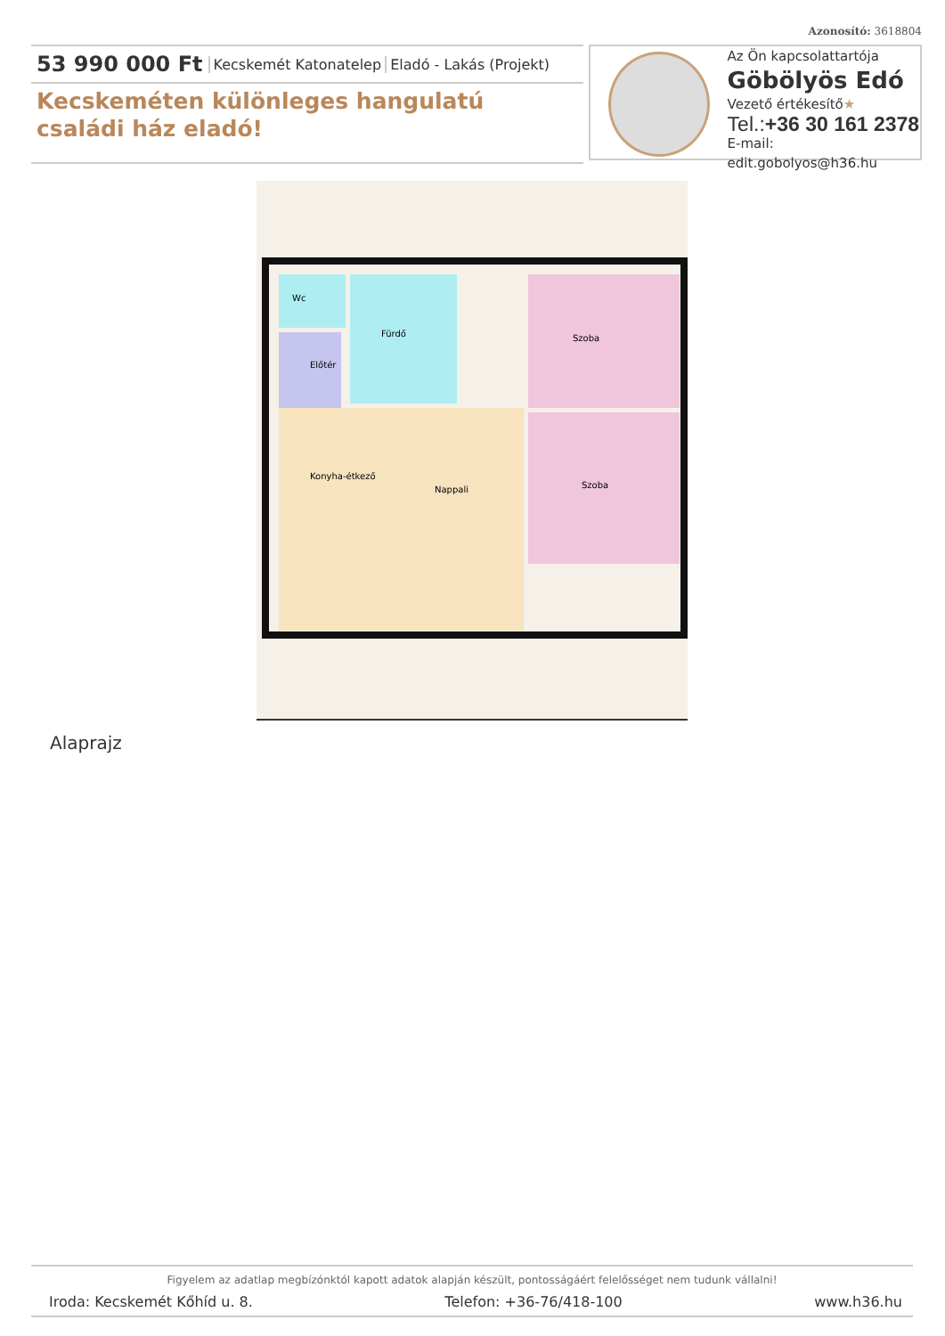Azonosító: 3618804
53 990 000 Ft Kecskemét Katonatelep Eladó - Lakás (Projekt)
Kecskeméten különleges hangulatú családi ház eladó!
Az Ön kapcsolattartója
Göbölyös Edó
Vezető értékesítő★
Tel.:+36 30 161 2378
E-mail: edit.gobolyos@h36.hu
Wc
Fürdő
Előtér
Szoba
Szoba
Nappali
Konyha-étkező
Alaprajz
Figyelem az adatlap megbízónktól kapott adatok alapján készült, pontosságáért felelősséget nem tudunk vállalni!
Iroda: Kecskemét Kőhíd u. 8. Telefon: +36-76/418-100 www.h36.hu